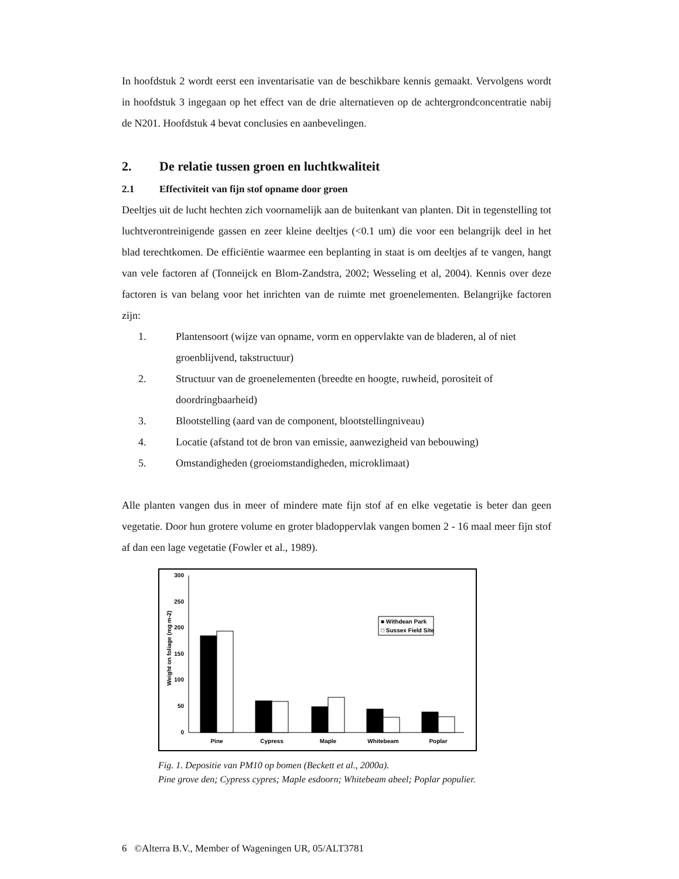In hoofdstuk 2 wordt eerst een inventarisatie van de beschikbare kennis gemaakt. Vervolgens wordt in hoofdstuk 3 ingegaan op het effect van de drie alternatieven op de achtergrondconcentratie nabij de N201. Hoofdstuk 4 bevat conclusies en aanbevelingen.
2. De relatie tussen groen en luchtkwaliteit
2.1 Effectiviteit van fijn stof opname door groen
Deeltjes uit de lucht hechten zich voornamelijk aan de buitenkant van planten. Dit in tegenstelling tot luchtverontreinigende gassen en zeer kleine deeltjes (<0.1 um) die voor een belangrijk deel in het blad terechtkomen. De efficiëntie waarmee een beplanting in staat is om deeltjes af te vangen, hangt van vele factoren af (Tonneijck en Blom-Zandstra, 2002; Wesseling et al, 2004). Kennis over deze factoren is van belang voor het inrichten van de ruimte met groenelementen. Belangrijke factoren zijn:
1. Plantensoort (wijze van opname, vorm en oppervlakte van de bladeren, al of niet groenblijvend, takstructuur)
2. Structuur van de groenelementen (breedte en hoogte, ruwheid, porositeit of doordringbaarheid)
3. Blootstelling (aard van de component, blootstellingniveau)
4. Locatie (afstand tot de bron van emissie, aanwezigheid van bebouwing)
5. Omstandigheden (groeiomstandigheden, microklimaat)
Alle planten vangen dus in meer of mindere mate fijn stof af en elke vegetatie is beter dan geen vegetatie. Door hun grotere volume en groter bladoppervlak vangen bomen 2 - 16 maal meer fijn stof af dan een lage vegetatie (Fowler et al., 1989).
300
250
200
150
100
50
0
Weight on foliage (mg m-2)
■ Withdean Park
□ Sussex Field Site
Pine
Cypress
Maple
Whitebeam
Poplar
Fig. 1. Depositie van PM10 op bomen (Beckett et al., 2000a).
Pine grove den; Cypress cypres; Maple esdoorn; Whitebeam abeel; Poplar populier.
6 ©Alterra B.V., Member of Wageningen UR, 05/ALT3781